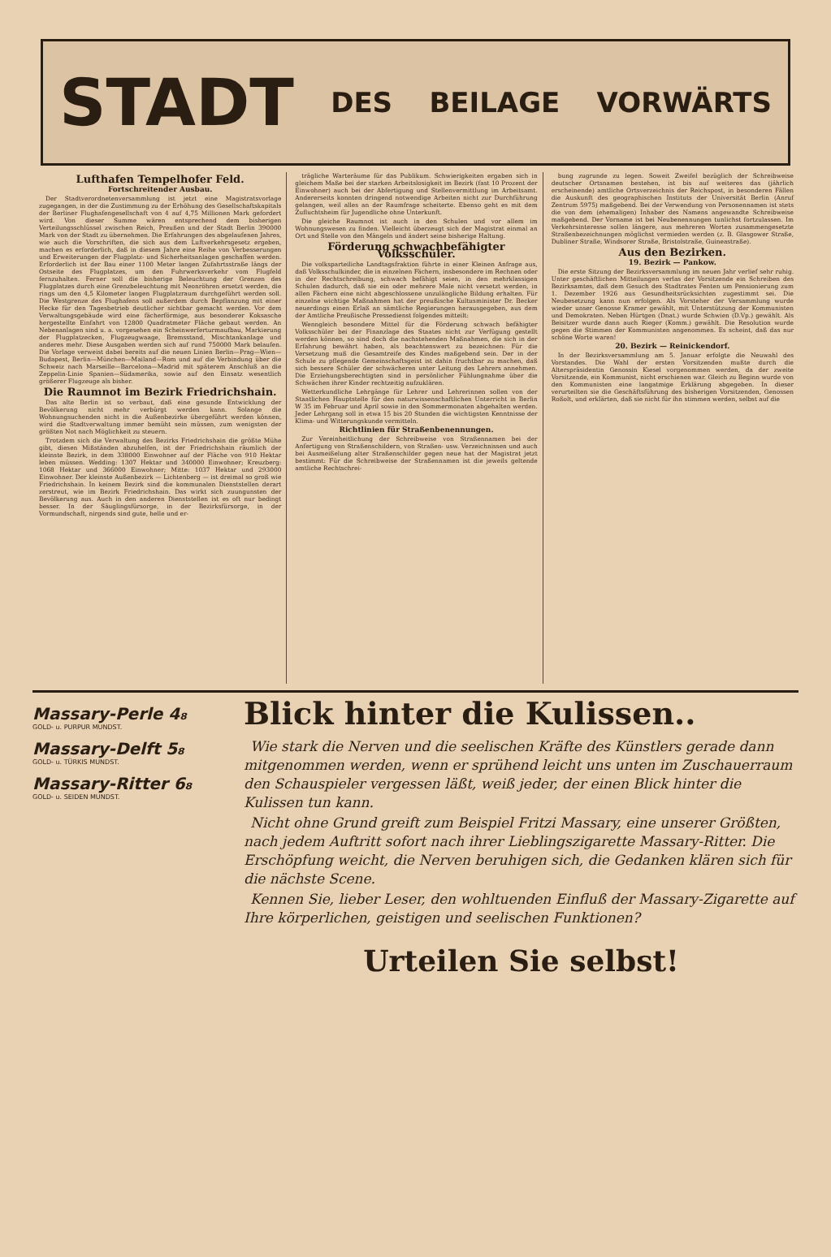STADT DES BEILAGE VORWÄRTS
Lufthafen Tempelhofer Feld.
Fortschreitender Ausbau.
Der Stadtverordnetenversammlung ist jetzt eine Magistratsvorlage zugegangen, in der die Zustimmung zu der Erhöhung des Gesellschaftskapitals der Berliner Flughafengesellschaft von 4 auf 4,75 Millionen Mark gefordert wird. Von dieser Summe wären entsprechend dem bisherigen Verteilungsschlüssel zwischen Reich, Preußen und der Stadt Berlin 390000 Mark von der Stadt zu übernehmen. Die Erfahrungen des abgelaufenen Jahres, wie auch die Vorschriften, die sich aus dem Luftverkehrsgesetz ergeben, machen es erforderlich, daß in diesem Jahre eine Reihe von Verbesserungen und Erweiterungen der Flugplatz- und Sicherheitsanlagen geschaffen werden. Erforderlich ist der Bau einer 1100 Meter langen Zufahrtsstraße längs der Ostseite des Flugplatzes, um den Fuhrwerksverkehr vom Flugfeld fernzuhalten. Ferner soll die bisherige Beleuchtung der Grenzen des Flugplatzes durch eine Grenzbeleuchtung mit Neonröhren ersetzt werden, die rings um den 4,5 Kilometer langen Flugplatzraum durchgeführt werden soll. Die Westgrenze des Flughafens soll außerdem durch Bepflanzung mit einer Hecke für den Tagesbetrieb deutlicher sichtbar gemacht werden. Vor dem Verwaltungsgebäude wird eine fächerförmige, aus besonderer Koksasche hergestellte Einfahrt von 12800 Quadratmeter Fläche gebaut werden. An Nebenanlagen sind u. a. vorgesehen ein Scheinwerferturmaufbau, Markierung der Flugplatzecken, Flugzeugwaage, Bremsstand, Mischtankanlage und anderes mehr. Diese Ausgaben werden sich auf rund 750000 Mark belaufen. Die Vorlage verweist dabei bereits auf die neuen Linien Berlin—Prag—Wien—Budapest, Berlin—München—Mailand—Rom und auf die Verbindung über die Schweiz nach Marseille—Barcelona—Madrid mit späterem Anschluß an die Zeppelin-Linie Spanien—Südamerika, sowie auf den Einsatz wesentlich größerer Flugzeuge als bisher.
Die Raumnot im Bezirk Friedrichshain.
Das alte Berlin ist so verbaut, daß eine gesunde Entwicklung der Bevölkerung nicht mehr verbürgt werden kann. Solange die Wohnungsuchenden nicht in die Außenbezirke übergeführt werden können, wird die Stadtverwaltung immer bemüht sein müssen, zum wenigsten der größten Not nach Möglichkeit zu steuern.
Trotzdem sich die Verwaltung des Bezirks Friedrichshain die größte Mühe gibt, diesen Mißständen abzuhelfen, ist der Friedrichshain räumlich der kleinste Bezirk, in dem 338000 Einwohner auf der Fläche von 910 Hektar leben müssen. Wedding: 1307 Hektar und 340000 Einwohner; Kreuzberg: 1068 Hektar und 366000 Einwohner; Mitte: 1037 Hektar und 293000 Einwohner. Der kleinste Außenbezirk — Lichtenberg — ist dreimal so groß wie Friedrichshain. In keinem Bezirk sind die kommunalen Dienststellen derart zerstreut, wie im Bezirk Friedrichshain. Das wirkt sich zuungunsten der Bevölkerung aus. Auch in den anderen Dienststellen ist es oft nur bedingt besser. In der Säuglingsfürsorge, in der Bezirksfürsorge, in der Vormundschaft, nirgends sind gute, helle und er-
trägliche Warteräume für das Publikum. Schwierigkeiten ergaben sich in gleichem Maße bei der starken Arbeitslosigkeit im Bezirk (fast 10 Prozent der Einwohner) auch bei der Abfertigung und Stellenvermittlung im Arbeitsamt. Andererseits konnten dringend notwendige Arbeiten nicht zur Durchführung gelangen, weil alles an der Raumfrage scheiterte. Ebenso geht es mit dem Zufluchtsheim für Jugendliche ohne Unterkunft.
Die gleiche Raumnot ist auch in den Schulen und vor allem im Wohnungswesen zu finden. Vielleicht überzeugt sich der Magistrat einmal an Ort und Stelle von den Mängeln und ändert seine bisherige Haltung.
Förderung schwachbefähigter Volksschüler.
Die volksparteiliche Landtagsfraktion führte in einer Kleinen Anfrage aus, daß Volksschulkinder, die in einzelnen Fächern, insbesondere im Rechnen oder in der Rechtschreibung, schwach befähigt seien, in den mehrklassigen Schulen dadurch, daß sie ein oder mehrere Male nicht versetzt werden, in allen Fächern eine nicht abgeschlossene unzulängliche Bildung erhalten. Für einzelne wichtige Maßnahmen hat der preußische Kultusminister Dr. Becker neuerdings einen Erlaß an sämtliche Regierungen herausgegeben, aus dem der Amtliche Preußische Pressedienst folgendes mitteilt:
Wenngleich besondere Mittel für die Förderung schwach befähigter Volksschüler bei der Finanzlage des Staates nicht zur Verfügung gestellt werden können, so sind doch die nachstehenden Maßnahmen, die sich in der Erfahrung bewährt haben, als beachtenswert zu bezeichnen: Für die Versetzung muß die Gesamtreife des Kindes maßgebend sein. Der in der Schule zu pflegende Gemeinschaftsgeist ist dahin fruchtbar zu machen, daß sich bessere Schüler der schwächeren unter Leitung des Lehrers annehmen. Die Erziehungsberechtigten sind in persönlicher Fühlungnahme über die Schwächen ihrer Kinder rechtzeitig aufzuklären.
Wetterkundliche Lehrgänge für Lehrer und Lehrerinnen sollen von der Staatlichen Hauptstelle für den naturwissenschaftlichen Unterricht in Berlin W 35 im Februar und April sowie in den Sommermonaten abgehalten werden. Jeder Lehrgang soll in etwa 15 bis 20 Stunden die wichtigsten Kenntnisse der Klima- und Witterungskunde vermitteln.
Richtlinien für Straßenbenennungen.
Zur Vereinheitlichung der Schreibweise von Straßennamen bei der Anfertigung von Straßenschildern, von Straßen- usw. Verzeichnissen und auch bei Ausmeißelung alter Straßenschilder gegen neue hat der Magistrat jetzt bestimmt: Für die Schreibweise der Straßennamen ist die jeweils geltende amtliche Rechtschrei-
bung zugrunde zu legen. Soweit Zweifel bezüglich der Schreibweise deutscher Ortsnamen bestehen, ist bis auf weiteres das (jährlich erscheinende) amtliche Ortsverzeichnis der Reichspost, in besonderen Fällen die Auskunft des geographischen Instituts der Universität Berlin (Anruf Zentrum 5975) maßgebend. Bei der Verwendung von Personennamen ist stets die von dem (ehemaligen) Inhaber des Namens angewandte Schreibweise maßgebend. Der Vorname ist bei Neubenennungen tunlichst fortzulassen. Im Verkehrsinteresse sollen längere, aus mehreren Worten zusammengesetzte Straßenbezeichnungen möglichst vermieden werden (z. B. Glasgower Straße, Dubliner Straße, Windsorer Straße, Bristolstraße, Guineastraße).
Aus den Bezirken.
19. Bezirk — Pankow.
Die erste Sitzung der Bezirksversammlung im neuen Jahr verlief sehr ruhig. Unter geschäftlichen Mitteilungen verlas der Vorsitzende ein Schreiben des Bezirksamtes, daß dem Gesuch des Stadtrates Fenten um Pensionierung zum 1. Dezember 1926 aus Gesundheitsrücksichten zugestimmt sei. Die Neubesetzung kann nun erfolgen. Als Vorsteher der Versammlung wurde wieder unser Genosse Kramer gewählt, mit Unterstützung der Kommunisten und Demokraten. Neben Hürtgen (Dnat.) wurde Schwien (D.Vp.) gewählt. Als Beisitzer wurde dann auch Rieger (Komm.) gewählt. Die Resolution wurde gegen die Stimmen der Kommunisten angenommen. Es scheint, daß das nur schöne Worte waren!
20. Bezirk — Reinickendorf.
In der Bezirksversammlung am 5. Januar erfolgte die Neuwahl des Vorstandes. Die Wahl der ersten Vorsitzenden mußte durch die Alterspräsidentin Genossin Kiesel vorgenommen werden, da der zweite Vorsitzende, ein Kommunist, nicht erschienen war. Gleich zu Beginn wurde von den Kommunisten eine langatmige Erklärung abgegeben. In dieser verurteilten sie die Geschäftsführung des bisherigen Vorsitzenden, Genossen Roßolt, und erklärten, daß sie nicht für ihn stimmen werden, selbst auf die
Massary-Perle 4₈
GOLD- u. PURPUR MUNDST.
Massary-Delft 5₈
GOLD- u. TÜRKIS MUNDST.
Massary-Ritter 6₈
GOLD- u. SEIDEN MUNDST.
Blick hinter die Kulissen..
Wie stark die Nerven und die seelischen Kräfte des Künstlers gerade dann mitgenommen werden, wenn er sprühend leicht uns unten im Zuschauerraum den Schauspieler vergessen läßt, weiß jeder, der einen Blick hinter die Kulissen tun kann.
Nicht ohne Grund greift zum Beispiel Fritzi Massary, eine unserer Größten, nach jedem Auftritt sofort nach ihrer Lieblingszigarette Massary-Ritter. Die Erschöpfung weicht, die Nerven beruhigen sich, die Gedanken klären sich für die nächste Scene.
Kennen Sie, lieber Leser, den wohltuenden Einfluß der Massary-Zigarette auf Ihre körperlichen, geistigen und seelischen Funktionen?
Urteilen Sie selbst!